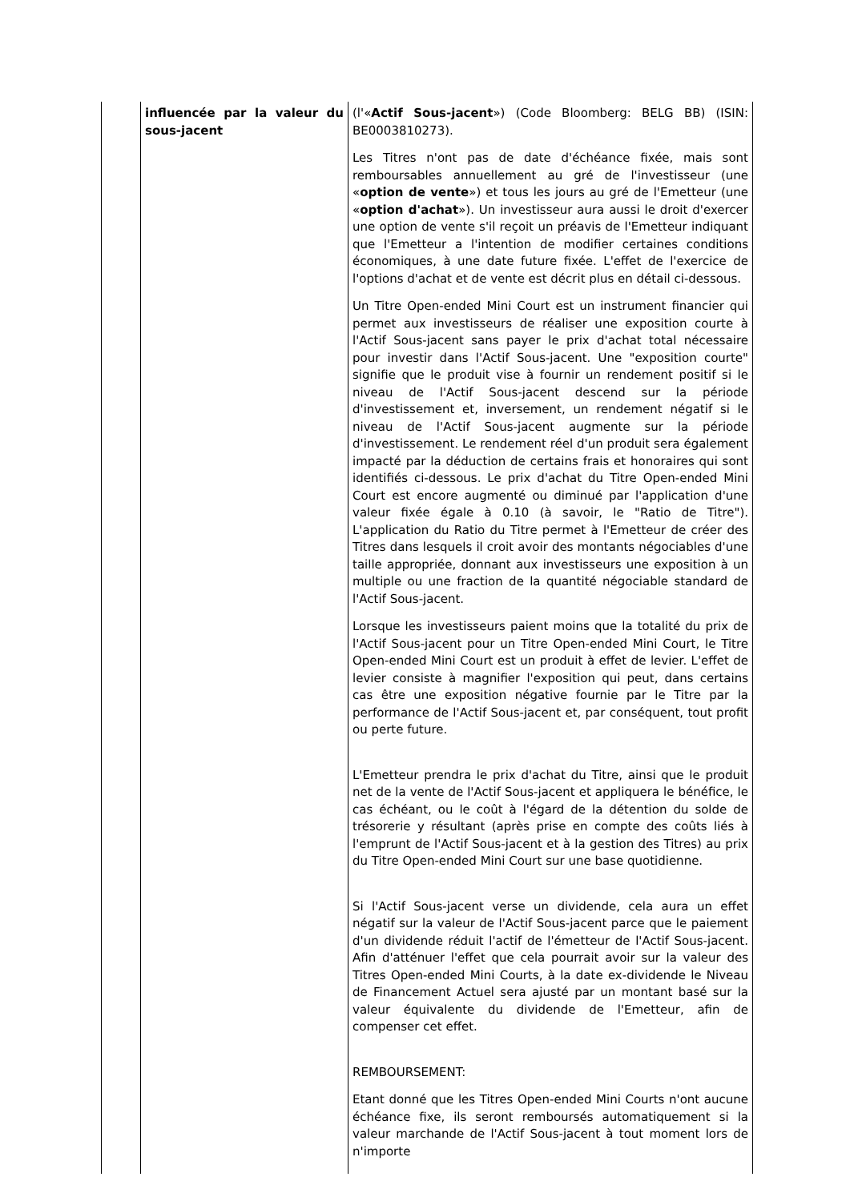| | influencée par la valeur du sous-jacent | (l'« Actif Sous-jacent ») (Code Bloomberg: BELG BB) (ISIN: BE0003810273). Les Titres n'ont pas de date d'échéance fixée, mais sont remboursables annuellement au gré de l'investisseur (une « option de vente ») et tous les jours au gré de l'Emetteur (une « option d'achat »). Un investisseur aura aussi le droit d'exercer une option de vente s'il reçoit un préavis de l'Emetteur indiquant que l'Emetteur a l'intention de modifier certaines conditions économiques, à une date future fixée. L'effet de l'exercice de l'options d'achat et de vente est décrit plus en détail ci-dessous. Un Titre Open-ended Mini Court est un instrument financier qui permet aux investisseurs de réaliser une exposition courte à l'Actif Sous-jacent sans payer le prix d'achat total nécessaire pour investir dans l'Actif Sous-jacent. Une "exposition courte" signifie que le produit vise à fournir un rendement positif si le niveau de l'Actif Sous-jacent descend sur la période d'investissement et, inversement, un rendement négatif si le niveau de l'Actif Sous-jacent augmente sur la période d'investissement. Le rendement réel d'un produit sera également impacté par la déduction de certains frais et honoraires qui sont identifiés ci-dessous. Le prix d'achat du Titre Open-ended Mini Court est encore augmenté ou diminué par l'application d'une valeur fixée égale à 0.10 (à savoir, le "Ratio de Titre"). L'application du Ratio du Titre permet à l'Emetteur de créer des Titres dans lesquels il croit avoir des montants négociables d'une taille appropriée, donnant aux investisseurs une exposition à un multiple ou une fraction de la quantité négociable standard de l'Actif Sous-jacent. Lorsque les investisseurs paient moins que la totalité du prix de l'Actif Sous-jacent pour un Titre Open-ended Mini Court, le Titre Open-ended Mini Court est un produit à effet de levier. L'effet de levier consiste à magnifier l'exposition qui peut, dans certains cas être une exposition négative fournie par le Titre par la performance de l'Actif Sous-jacent et, par conséquent, tout profit ou perte future. L'Emetteur prendra le prix d'achat du Titre, ainsi que le produit net de la vente de l'Actif Sous-jacent et appliquera le bénéfice, le cas échéant, ou le coût à l'égard de la détention du solde de trésorerie y résultant (après prise en compte des coûts liés à l'emprunt de l'Actif Sous-jacent et à la gestion des Titres) au prix du Titre Open-ended Mini Court sur une base quotidienne. Si l'Actif Sous-jacent verse un dividende, cela aura un effet négatif sur la valeur de l'Actif Sous-jacent parce que le paiement d'un dividende réduit l'actif de l'émetteur de l'Actif Sous-jacent. Afin d'atténuer l'effet que cela pourrait avoir sur la valeur des Titres Open-ended Mini Courts, à la date ex-dividende le Niveau de Financement Actuel sera ajusté par un montant basé sur la valeur équivalente du dividende de l'Emetteur, afin de compenser cet effet. REMBOURSEMENT: Etant donné que les Titres Open-ended Mini Courts n'ont aucune échéance fixe, ils seront remboursés automatiquement si la valeur marchande de l'Actif Sous-jacent à tout moment lors de n'importe |